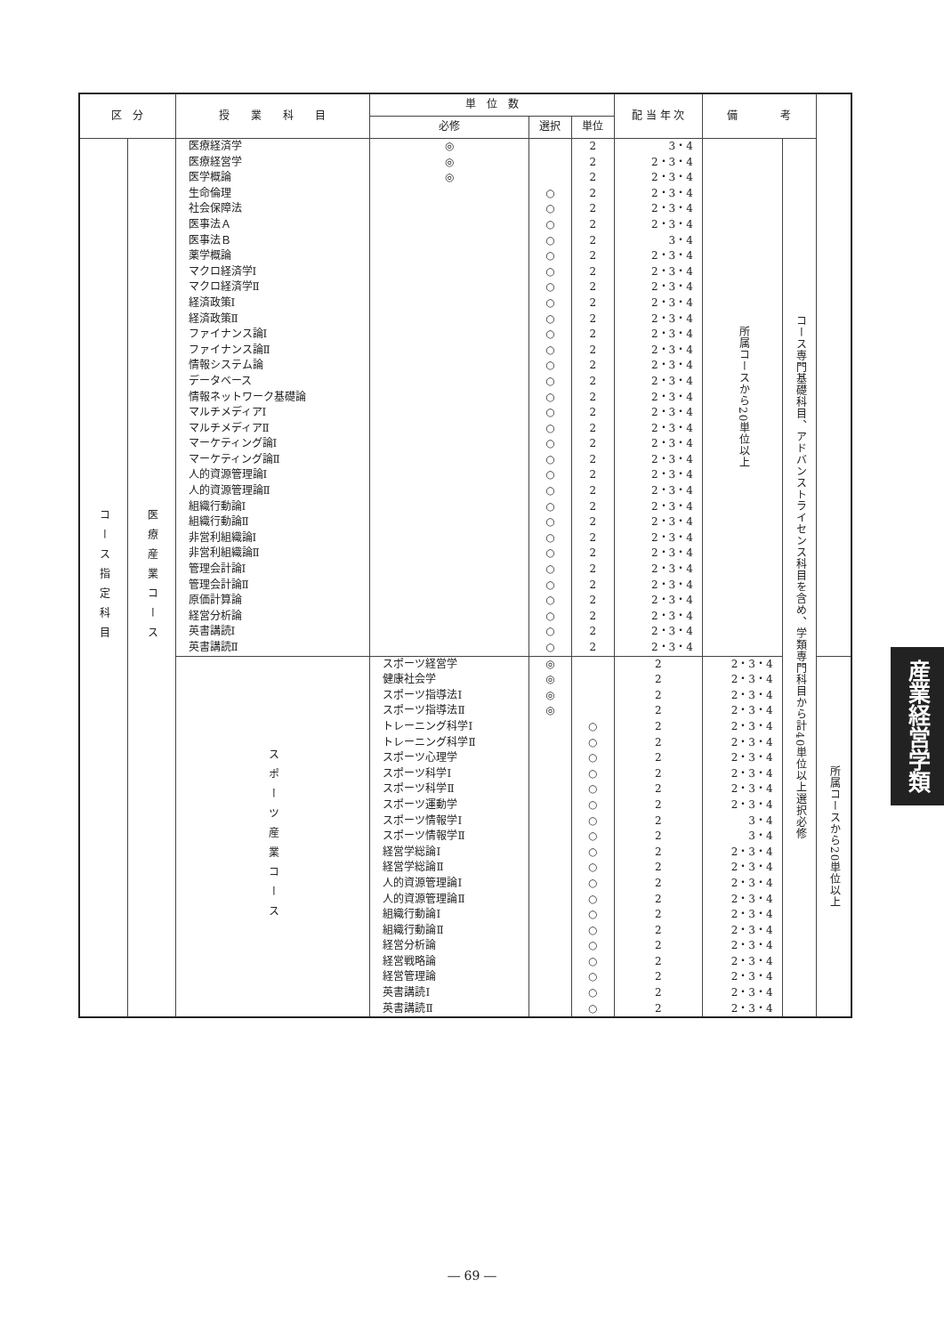| 区 分 | | 授 業 科 目 | 単 位 数 | | | 配 当 年 次 | 備 考 | | |
| --- | --- | --- | --- | --- | --- | --- | --- | --- | --- |
| | | | 必修 | 選択 | 単位 | | | | |
| コース指定科目 | 医療産業コース | 医療経済学 医療経営学 医学概論 生命倫理 社会保障法 医事法Ａ 医事法Ｂ 薬学概論 マクロ経済学Ⅰ マクロ経済学Ⅱ 経済政策Ⅰ 経済政策Ⅱ ファイナンス論Ⅰ ファイナンス論Ⅱ 情報システム論 データベース 情報ネットワーク基礎論 マルチメディアⅠ マルチメディアⅡ マーケティング論Ⅰ マーケティング論Ⅱ 人的資源管理論Ⅰ 人的資源管理論Ⅱ 組織行動論Ⅰ 組織行動論Ⅱ 非営利組織論Ⅰ 非営利組織論Ⅱ 管理会計論Ⅰ 管理会計論Ⅱ 原価計算論 経営分析論 英書講読Ⅰ 英書講読Ⅱ | ◎ ◎ ◎ | ○ ○ ○ ○ ○ ○ ○ ○ ○ ○ ○ ○ ○ ○ ○ ○ ○ ○ ○ ○ ○ ○ ○ ○ ○ ○ ○ ○ ○ ○ | 2 2 2 2 2 2 2 2 2 2 2 2 2 2 2 2 2 2 2 2 2 2 2 2 2 2 2 2 2 2 2 2 2 | 3・4 2・3・4 2・3・4 2・3・4 2・3・4 2・3・4 3・4 2・3・4 2・3・4 2・3・4 2・3・4 2・3・4 2・3・4 2・3・4 2・3・4 2・3・4 2・3・4 2・3・4 2・3・4 2・3・4 2・3・4 2・3・4 2・3・4 2・3・4 2・3・4 2・3・4 2・3・4 2・3・4 2・3・4 2・3・4 2・3・4 2・3・4 2・3・4 | 所属コースから20単位以上 | コース専門基礎科目、アドバンストライセンス科目を含め、学類専門科目から計40単位以上選択必修 | |
| | | スポーツ産業コース | スポーツ経営学 健康社会学 スポーツ指導法Ⅰ スポーツ指導法Ⅱ トレーニング科学Ⅰ トレーニング科学Ⅱ スポーツ心理学 スポーツ科学Ⅰ スポーツ科学Ⅱ スポーツ運動学 スポーツ情報学Ⅰ スポーツ情報学Ⅱ 経営学総論Ⅰ 経営学総論Ⅱ 人的資源管理論Ⅰ 人的資源管理論Ⅱ 組織行動論Ⅰ 組織行動論Ⅱ 経営分析論 経営戦略論 経営管理論 英書講読Ⅰ 英書講読Ⅱ | ◎ ◎ ◎ ◎ | ○ ○ ○ ○ ○ ○ ○ ○ ○ ○ ○ ○ ○ ○ ○ ○ ○ ○ ○ | 2 2 2 2 2 2 2 2 2 2 2 2 2 2 2 2 2 2 2 2 2 2 2 | 2・3・4 2・3・4 2・3・4 2・3・4 2・3・4 2・3・4 2・3・4 2・3・4 2・3・4 2・3・4 3・4 3・4 2・3・4 2・3・4 2・3・4 2・3・4 2・3・4 2・3・4 2・3・4 2・3・4 2・3・4 2・3・4 2・3・4 | | 所属コースから20単位以上 |
産業経営学類
― 69 ―